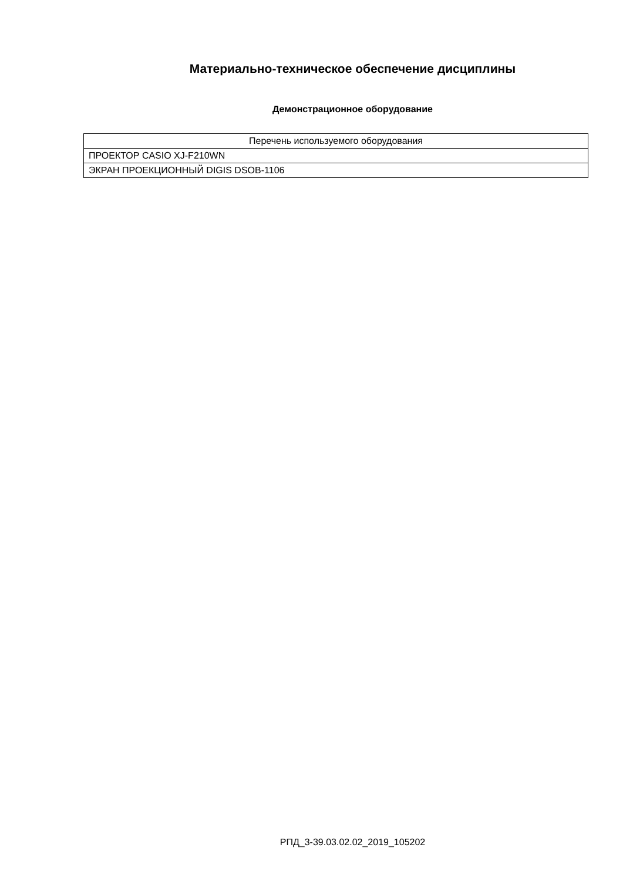Материально-техническое обеспечение дисциплины
Демонстрационное оборудование
| Перечень используемого оборудования |
| --- |
| ПРОЕКТОР CASIO XJ-F210WN |
| ЭКРАН ПРОЕКЦИОННЫЙ DIGIS DSOB-1106 |
РПД_3-39.03.02.02_2019_105202